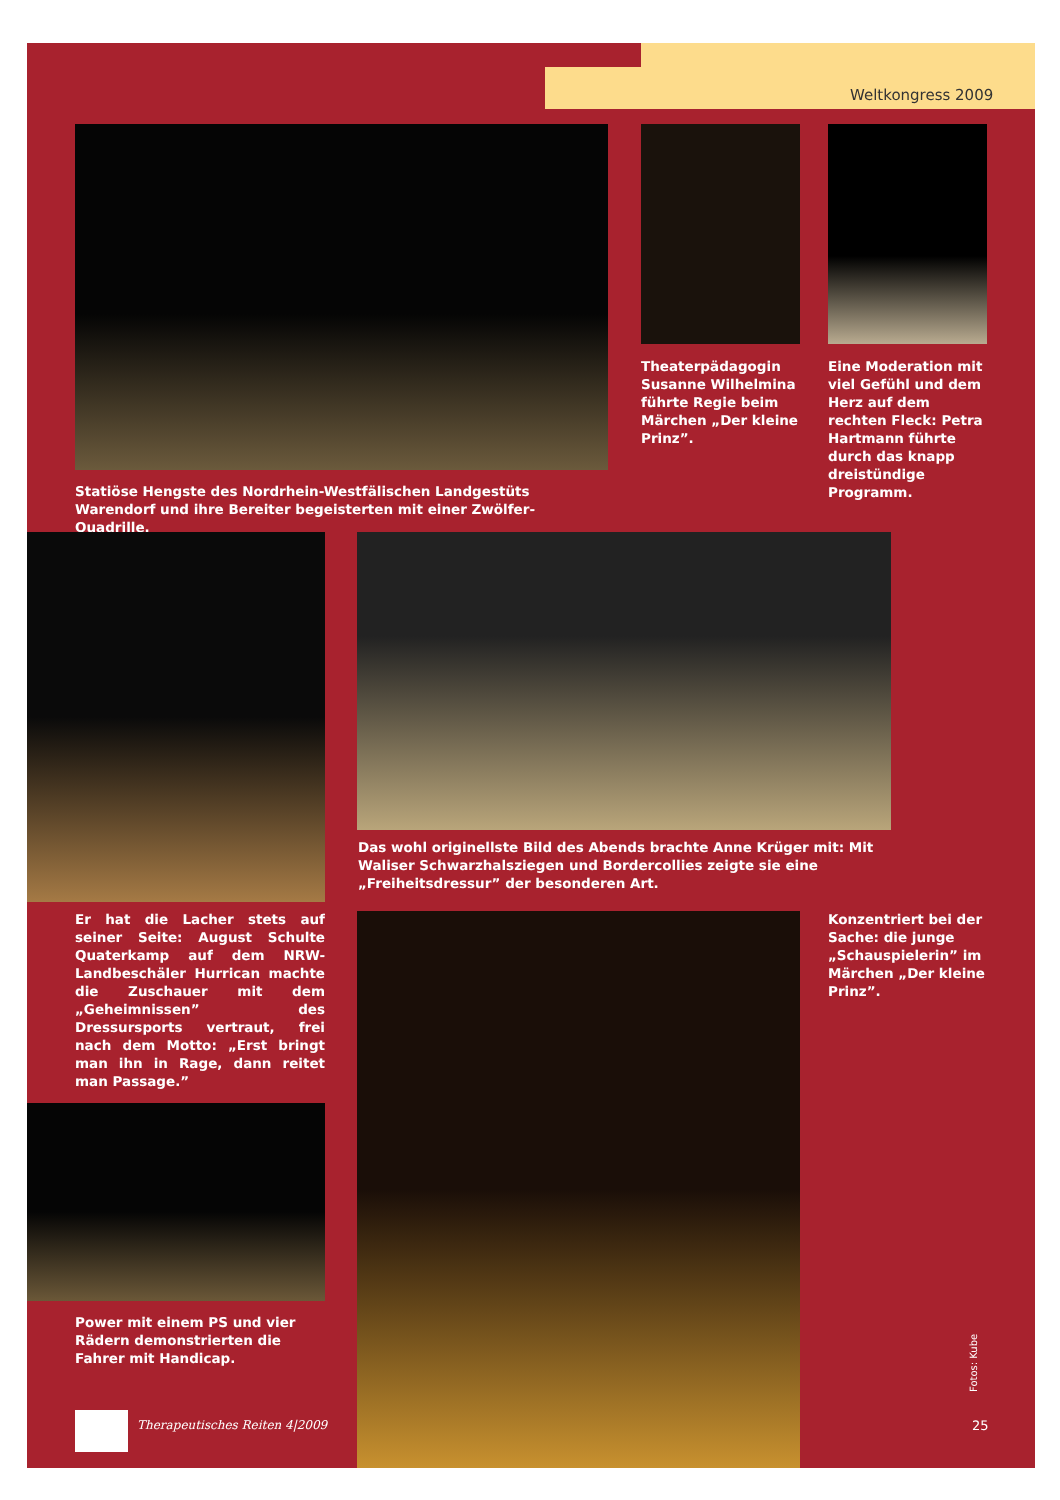Weltkongress 2009
Theaterpädagogin Susanne Wilhelmina führte Regie beim Märchen „Der kleine Prinz”.
Eine Moderation mit viel Gefühl und dem Herz auf dem rechten Fleck: Petra Hartmann führte durch das knapp dreistündige Programm.
Statiöse Hengste des Nordrhein-Westfälischen Landgestüts Warendorf und ihre Bereiter begeisterten mit einer Zwölfer-Quadrille.
Das wohl originellste Bild des Abends brachte Anne Krüger mit: Mit Waliser Schwarzhalsziegen und Bordercollies zeigte sie eine „Freiheitsdressur” der besonderen Art.
Er hat die Lacher stets auf seiner Seite: August Schulte Quaterkamp auf dem NRW-Landbeschäler Hurrican machte die Zuschauer mit dem „Geheimnissen” des Dressursports vertraut, frei nach dem Motto: „Erst bringt man ihn in Rage, dann reitet man Passage.”
Konzentriert bei der Sache: die junge „Schauspielerin” im Märchen „Der kleine Prinz”.
Power mit einem PS und vier Rädern demonstrierten die Fahrer mit Handicap.
Fotos: Kube
Therapeutisches Reiten 4|2009 25